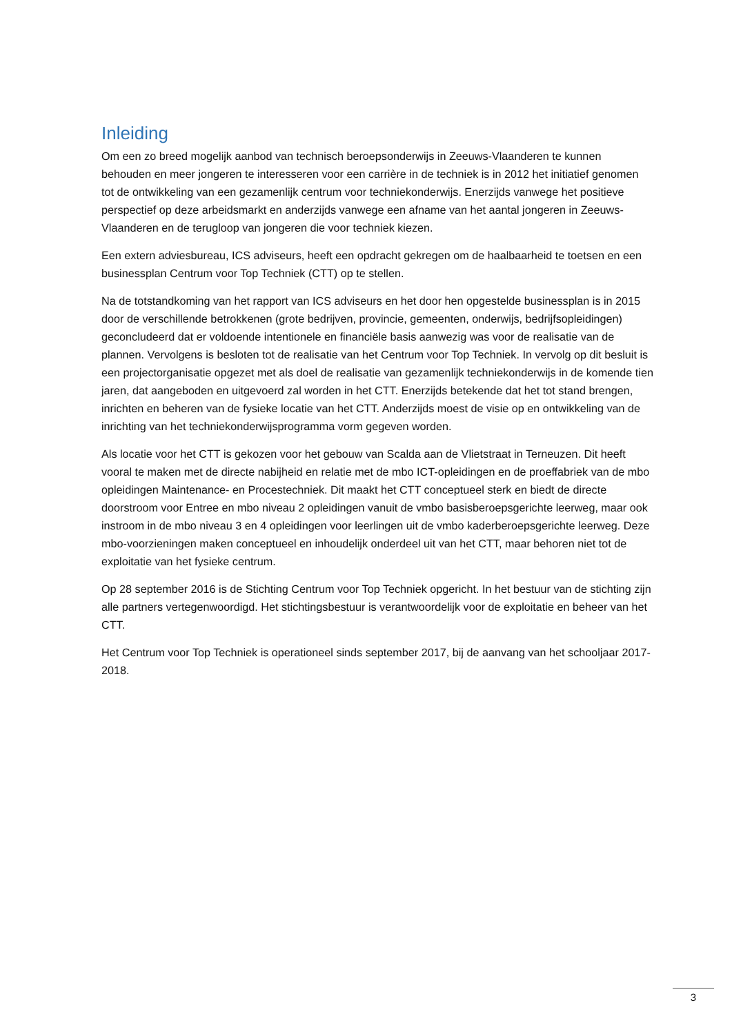Inleiding
Om een zo breed mogelijk aanbod van technisch beroepsonderwijs in Zeeuws-Vlaanderen te kunnen behouden en meer jongeren te interesseren voor een carrière in de techniek is in 2012 het initiatief genomen tot de ontwikkeling van een gezamenlijk centrum voor techniekonderwijs. Enerzijds vanwege het positieve perspectief op deze arbeidsmarkt en anderzijds vanwege een afname van het aantal jongeren in Zeeuws-Vlaanderen en de terugloop van jongeren die voor techniek kiezen.
Een extern adviesbureau, ICS adviseurs, heeft een opdracht gekregen om de haalbaarheid te toetsen en een businessplan Centrum voor Top Techniek (CTT) op te stellen.
Na de totstandkoming van het rapport van ICS adviseurs en het door hen opgestelde businessplan is in 2015 door de verschillende betrokkenen (grote bedrijven, provincie, gemeenten, onderwijs, bedrijfsopleidingen) geconcludeerd dat er voldoende intentionele en financiële basis aanwezig was voor de realisatie van de plannen. Vervolgens is besloten tot de realisatie van het Centrum voor Top Techniek. In vervolg op dit besluit is een projectorganisatie opgezet met als doel de realisatie van gezamenlijk techniekonderwijs in de komende tien jaren, dat aangeboden en uitgevoerd zal worden in het CTT. Enerzijds betekende dat het tot stand brengen, inrichten en beheren van de fysieke locatie van het CTT. Anderzijds moest de visie op en ontwikkeling van de inrichting van het techniekonderwijsprogramma vorm gegeven worden.
Als locatie voor het CTT is gekozen voor het gebouw van Scalda aan de Vlietstraat in Terneuzen. Dit heeft vooral te maken met de directe nabijheid en relatie met de mbo ICT-opleidingen en de proeffabriek van de mbo opleidingen Maintenance- en Procestechniek. Dit maakt het CTT conceptueel sterk en biedt de directe doorstroom voor Entree en mbo niveau 2 opleidingen vanuit de vmbo basisberoepsgerichte leerweg, maar ook instroom in de mbo niveau 3 en 4 opleidingen voor leerlingen uit de vmbo kaderberoepsgerichte leerweg. Deze mbo-voorzieningen maken conceptueel en inhoudelijk onderdeel uit van het CTT, maar behoren niet tot de exploitatie van het fysieke centrum.
Op 28 september 2016 is de Stichting Centrum voor Top Techniek opgericht. In het bestuur van de stichting zijn alle partners vertegenwoordigd. Het stichtingsbestuur is verantwoordelijk voor de exploitatie en beheer van het CTT.
Het Centrum voor Top Techniek is operationeel sinds september 2017, bij de aanvang van het schooljaar 2017-2018.
3